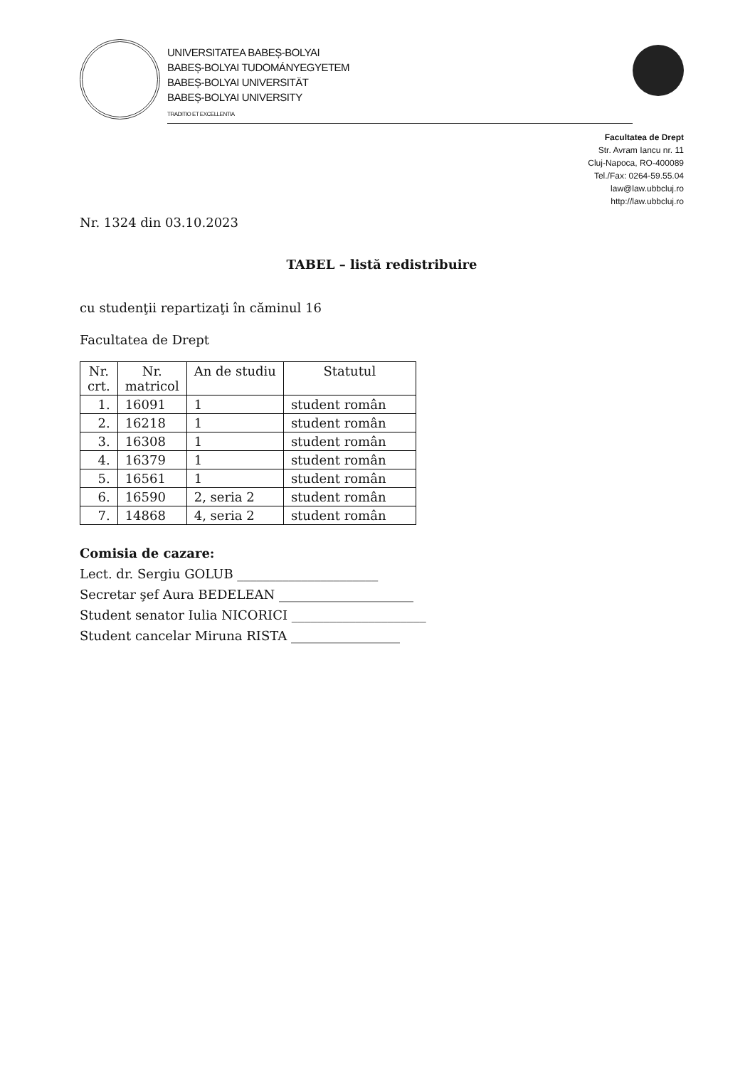UNIVERSITATEA BABEȘ-BOLYAI
BABEȘ-BOLYAI TUDOMÁNYEGYETEM
BABEȘ-BOLYAI UNIVERSITÄT
BABEȘ-BOLYAI UNIVERSITY
TRADITIO ET EXCELLENTIA
Facultatea de Drept
Str. Avram Iancu nr. 11
Cluj-Napoca, RO-400089
Tel./Fax: 0264-59.55.04
law@law.ubbcluj.ro
http://law.ubbcluj.ro
Nr. 1324 din 03.10.2023
TABEL – listă redistribuire
cu studenţii repartizaţi în căminul 16
Facultatea de Drept
| Nr. crt. | Nr. matricol | An de studiu | Statutul |
| --- | --- | --- | --- |
| 1. | 16091 | 1 | student român |
| 2. | 16218 | 1 | student român |
| 3. | 16308 | 1 | student român |
| 4. | 16379 | 1 | student român |
| 5. | 16561 | 1 | student român |
| 6. | 16590 | 2, seria 2 | student român |
| 7. | 14868 | 4, seria 2 | student român |
Comisia de cazare:
Lect. dr. Sergiu GOLUB ______________________
Secretar şef Aura BEDELEAN _____________________
Student senator Iulia NICORICI _____________________
Student cancelar Miruna RISTA _________________